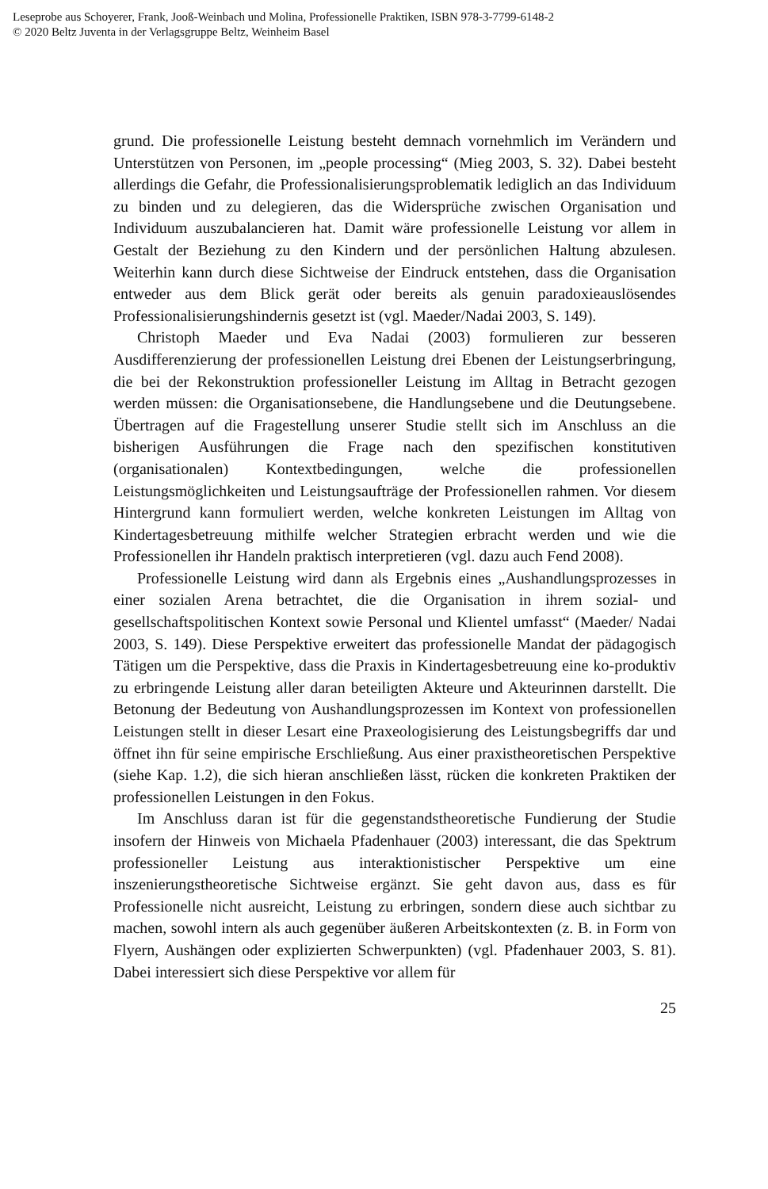Leseprobe aus Schoyerer, Frank, Jooß-Weinbach und Molina, Professionelle Praktiken, ISBN 978-3-7799-6148-2
© 2020 Beltz Juventa in der Verlagsgruppe Beltz, Weinheim Basel
grund. Die professionelle Leistung besteht demnach vornehmlich im Verändern und Unterstützen von Personen, im „people processing“ (Mieg 2003, S. 32). Dabei besteht allerdings die Gefahr, die Professionalisierungsproblematik lediglich an das Individuum zu binden und zu delegieren, das die Widersprüche zwischen Organisation und Individuum auszubalancieren hat. Damit wäre professionelle Leistung vor allem in Gestalt der Beziehung zu den Kindern und der persönlichen Haltung abzulesen. Weiterhin kann durch diese Sichtweise der Eindruck entstehen, dass die Organisation entweder aus dem Blick gerät oder bereits als genuin paradoxieauslösendes Professionalisierungshindernis gesetzt ist (vgl. Maeder/Nadai 2003, S. 149).
Christoph Maeder und Eva Nadai (2003) formulieren zur besseren Ausdifferenzierung der professionellen Leistung drei Ebenen der Leistungserbringung, die bei der Rekonstruktion professioneller Leistung im Alltag in Betracht gezogen werden müssen: die Organisationsebene, die Handlungsebene und die Deutungsebene. Übertragen auf die Fragestellung unserer Studie stellt sich im Anschluss an die bisherigen Ausführungen die Frage nach den spezifischen konstitutiven (organisationalen) Kontextbedingungen, welche die professionellen Leistungsmöglichkeiten und Leistungsaufträge der Professionellen rahmen. Vor diesem Hintergrund kann formuliert werden, welche konkreten Leistungen im Alltag von Kindertagesbetreuung mithilfe welcher Strategien erbracht werden und wie die Professionellen ihr Handeln praktisch interpretieren (vgl. dazu auch Fend 2008).
Professionelle Leistung wird dann als Ergebnis eines „Aushandlungsprozesses in einer sozialen Arena betrachtet, die die Organisation in ihrem sozial- und gesellschaftspolitischen Kontext sowie Personal und Klientel umfasst“ (Maeder/ Nadai 2003, S. 149). Diese Perspektive erweitert das professionelle Mandat der pädagogisch Tätigen um die Perspektive, dass die Praxis in Kindertagesbetreuung eine ko-produktiv zu erbringende Leistung aller daran beteiligten Akteure und Akteurinnen darstellt. Die Betonung der Bedeutung von Aushandlungsprozessen im Kontext von professionellen Leistungen stellt in dieser Lesart eine Praxeologisierung des Leistungsbegriffs dar und öffnet ihn für seine empirische Erschließung. Aus einer praxistheoretischen Perspektive (siehe Kap. 1.2), die sich hieran anschließen lässt, rücken die konkreten Praktiken der professionellen Leistungen in den Fokus.
Im Anschluss daran ist für die gegenstandstheoretische Fundierung der Studie insofern der Hinweis von Michaela Pfadenhauer (2003) interessant, die das Spektrum professioneller Leistung aus interaktionistischer Perspektive um eine inszenierungstheoretische Sichtweise ergänzt. Sie geht davon aus, dass es für Professionelle nicht ausreicht, Leistung zu erbringen, sondern diese auch sichtbar zu machen, sowohl intern als auch gegenüber äußeren Arbeitskontexten (z. B. in Form von Flyern, Aushängen oder explizierten Schwerpunkten) (vgl. Pfadenhauer 2003, S. 81). Dabei interessiert sich diese Perspektive vor allem für
25